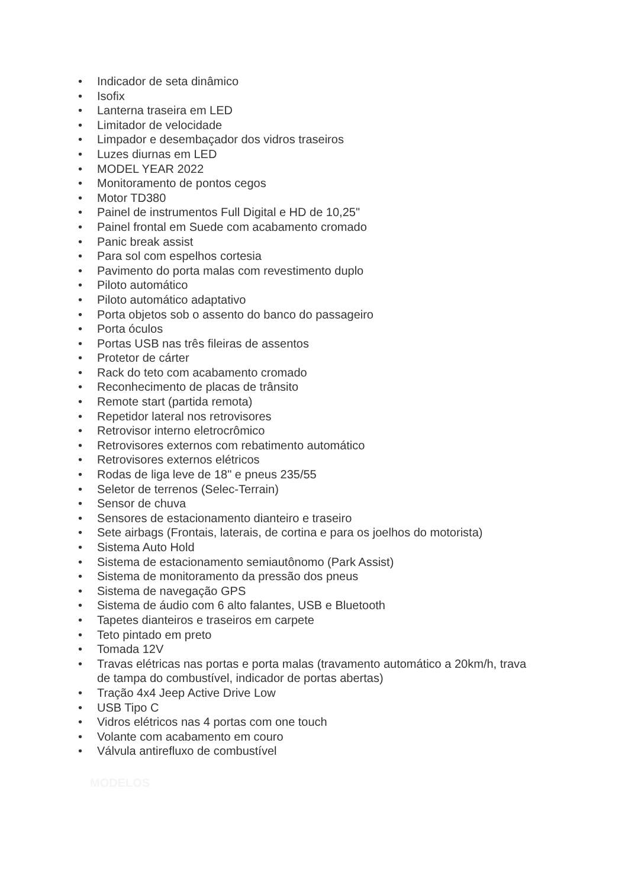• Indicador de seta dinâmico
• Isofix
• Lanterna traseira em LED
• Limitador de velocidade
• Limpador e desembaçador dos vidros traseiros
• Luzes diurnas em LED
• MODEL YEAR 2022
• Monitoramento de pontos cegos
• Motor TD380
• Painel de instrumentos Full Digital e HD de 10,25"
• Painel frontal em Suede com acabamento cromado
• Panic break assist
• Para sol com espelhos cortesia
• Pavimento do porta malas com revestimento duplo
• Piloto automático
• Piloto automático adaptativo
• Porta objetos sob o assento do banco do passageiro
• Porta óculos
• Portas USB nas três fileiras de assentos
• Protetor de cárter
• Rack do teto com acabamento cromado
• Reconhecimento de placas de trânsito
• Remote start (partida remota)
• Repetidor lateral nos retrovisores
• Retrovisor interno eletrocrômico
• Retrovisores externos com rebatimento automático
• Retrovisores externos elétricos
• Rodas de liga leve de 18" e pneus 235/55
• Seletor de terrenos (Selec-Terrain)
• Sensor de chuva
• Sensores de estacionamento dianteiro e traseiro
• Sete airbags (Frontais, laterais, de cortina e para os joelhos do motorista)
• Sistema Auto Hold
• Sistema de estacionamento semiautônomo (Park Assist)
• Sistema de monitoramento da pressão dos pneus
• Sistema de navegação GPS
• Sistema de áudio com 6 alto falantes, USB e Bluetooth
• Tapetes dianteiros e traseiros em carpete
• Teto pintado em preto
• Tomada 12V
• Travas elétricas nas portas e porta malas (travamento automático a 20km/h, trava de tampa do combustível, indicador de portas abertas)
• Tração 4x4 Jeep Active Drive Low
• USB Tipo C
• Vidros elétricos nas 4 portas com one touch
• Volante com acabamento em couro
• Válvula antirefluxo de combustível
MODELOS